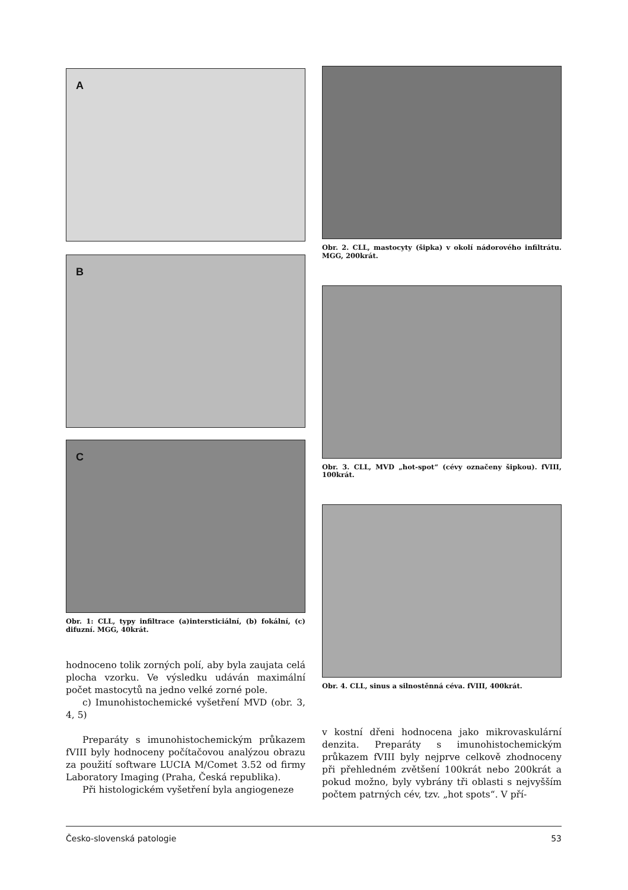A
B
C
Obr. 1: CLL, typy infiltrace (a)intersticiální, (b) fokální, (c) difuzní. MGG, 40krát.
hodnoceno tolik zorných polí, aby byla zaujata celá plocha vzorku. Ve výsledku udáván maximální počet mastocytů na jedno velké zorné pole.
c) Imunohistochemické vyšetření MVD (obr. 3, 4, 5)
Preparáty s imunohistochemickým průkazem fVIII byly hodnoceny počítačovou analýzou obrazu za použití software LUCIA M/Comet 3.52 od firmy Laboratory Imaging (Praha, Česká republika).
Při histologickém vyšetření byla angiogeneze
Obr. 2. CLL, mastocyty (šipka) v okolí nádorového infiltrátu. MGG, 200krát.
Obr. 3. CLL, MVD „hot-spot“ (cévy označeny šipkou). fVIII, 100krát.
Obr. 4. CLL, sinus a silnostěnná céva. fVIII, 400krát.
v kostní dřeni hodnocena jako mikrovaskulární denzita. Preparáty s imunohistochemickým průkazem fVIII byly nejprve celkově zhodnoceny při přehledném zvětšení 100krát nebo 200krát a pokud možno, byly vybrány tři oblasti s nejvyšším počtem patrných cév, tzv. „hot spots“. V pří-
Česko-slovenská patologie 53